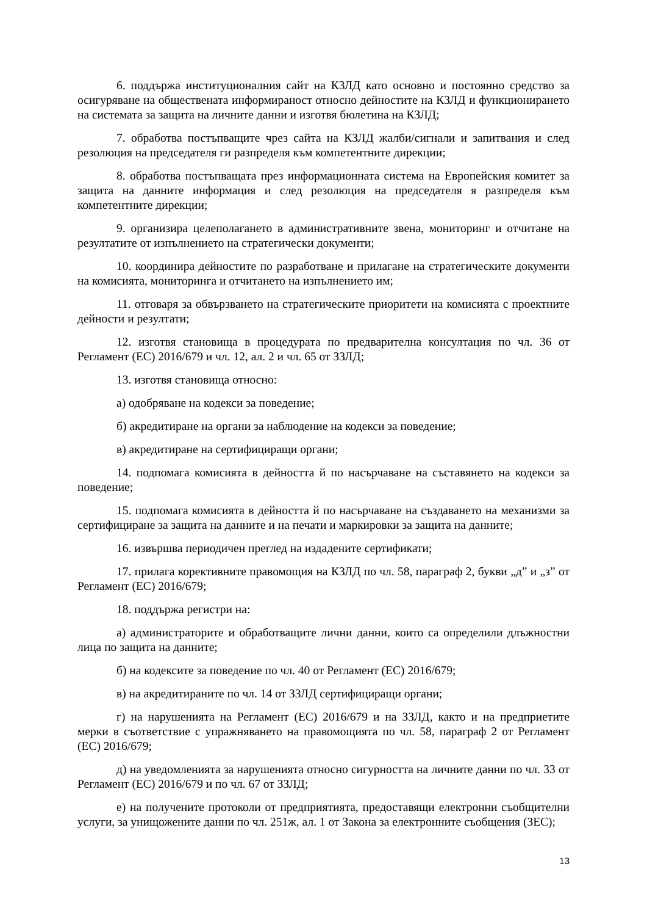6. поддържа институционалния сайт на КЗЛД като основно и постоянно средство за осигуряване на обществената информираност относно дейностите на КЗЛД и функционирането на системата за защита на личните данни и изготвя бюлетина на КЗЛД;
7. обработва постъпващите чрез сайта на КЗЛД жалби/сигнали и запитвания и след резолюция на председателя ги разпределя към компетентните дирекции;
8. обработва постъпващата през информационната система на Европейския комитет за защита на данните информация и след резолюция на председателя я разпределя към компетентните дирекции;
9. организира целеполагането в административните звена, мониторинг и отчитане на резултатите от изпълнението на стратегически документи;
10. координира дейностите по разработване и прилагане на стратегическите документи на комисията, мониторинга и отчитането на изпълнението им;
11. отговаря за обвързването на стратегическите приоритети на комисията с проектните дейности и резултати;
12. изготвя становища в процедурата по предварителна консултация по чл. 36 от Регламент (ЕС) 2016/679 и чл. 12, ал. 2 и чл. 65 от ЗЗЛД;
13. изготвя становища относно:
а) одобряване на кодекси за поведение;
б) акредитиране на органи за наблюдение на кодекси за поведение;
в) акредитиране на сертифициращи органи;
14. подпомага комисията в дейността й по насърчаване на съставянето на кодекси за поведение;
15. подпомага комисията в дейността й по насърчаване на създаването на механизми за сертифициране за защита на данните и на печати и маркировки за защита на данните;
16. извършва периодичен преглед на издадените сертификати;
17. прилага корективните правомощия на КЗЛД по чл. 58, параграф 2, букви „д” и „з” от Регламент (ЕС) 2016/679;
18. поддържа регистри на:
а) администраторите и обработващите лични данни, които са определили длъжностни лица по защита на данните;
б) на кодексите за поведение по чл. 40 от Регламент (ЕС) 2016/679;
в) на акредитираните по чл. 14 от ЗЗЛД сертифициращи органи;
г) на нарушенията на Регламент (ЕС) 2016/679 и на ЗЗЛД, както и на предприетите мерки в съответствие с упражняването на правомощията по чл. 58, параграф 2 от Регламент (ЕС) 2016/679;
д) на уведомленията за нарушенията относно сигурността на личните данни по чл. 33 от Регламент (ЕС) 2016/679 и по чл. 67 от ЗЗЛД;
е) на получените протоколи от предприятията, предоставящи електронни съобщителни услуги, за унищожените данни по чл. 251ж, ал. 1 от Закона за електронните съобщения (ЗЕС);
13